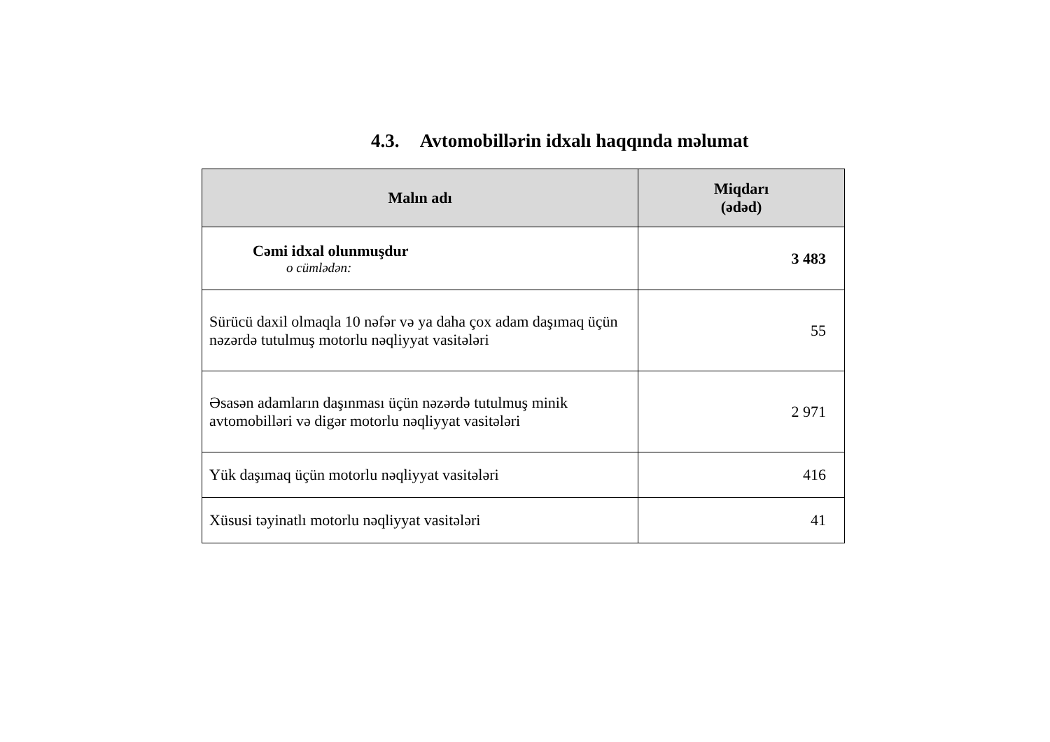4.3. Avtomobillərin idxalı haqqında məlumat
| Malın adı | Miqdarı (ədəd) |
| --- | --- |
| Cəmi idxal olunmuşdur o cümlədən: | 3 483 |
| Sürücü daxil olmaqla 10 nəfər və ya daha çox adam daşımaq üçün nəzərdə tutulmuş motorlu nəqliyyat vasitələri | 55 |
| Əsasən adamların daşınması üçün nəzərdə tutulmuş minik avtomobilləri və digər motorlu nəqliyyat vasitələri | 2 971 |
| Yük daşımaq üçün motorlu nəqliyyat vasitələri | 416 |
| Xüsusi təyinatlı motorlu nəqliyyat vasitələri | 41 |